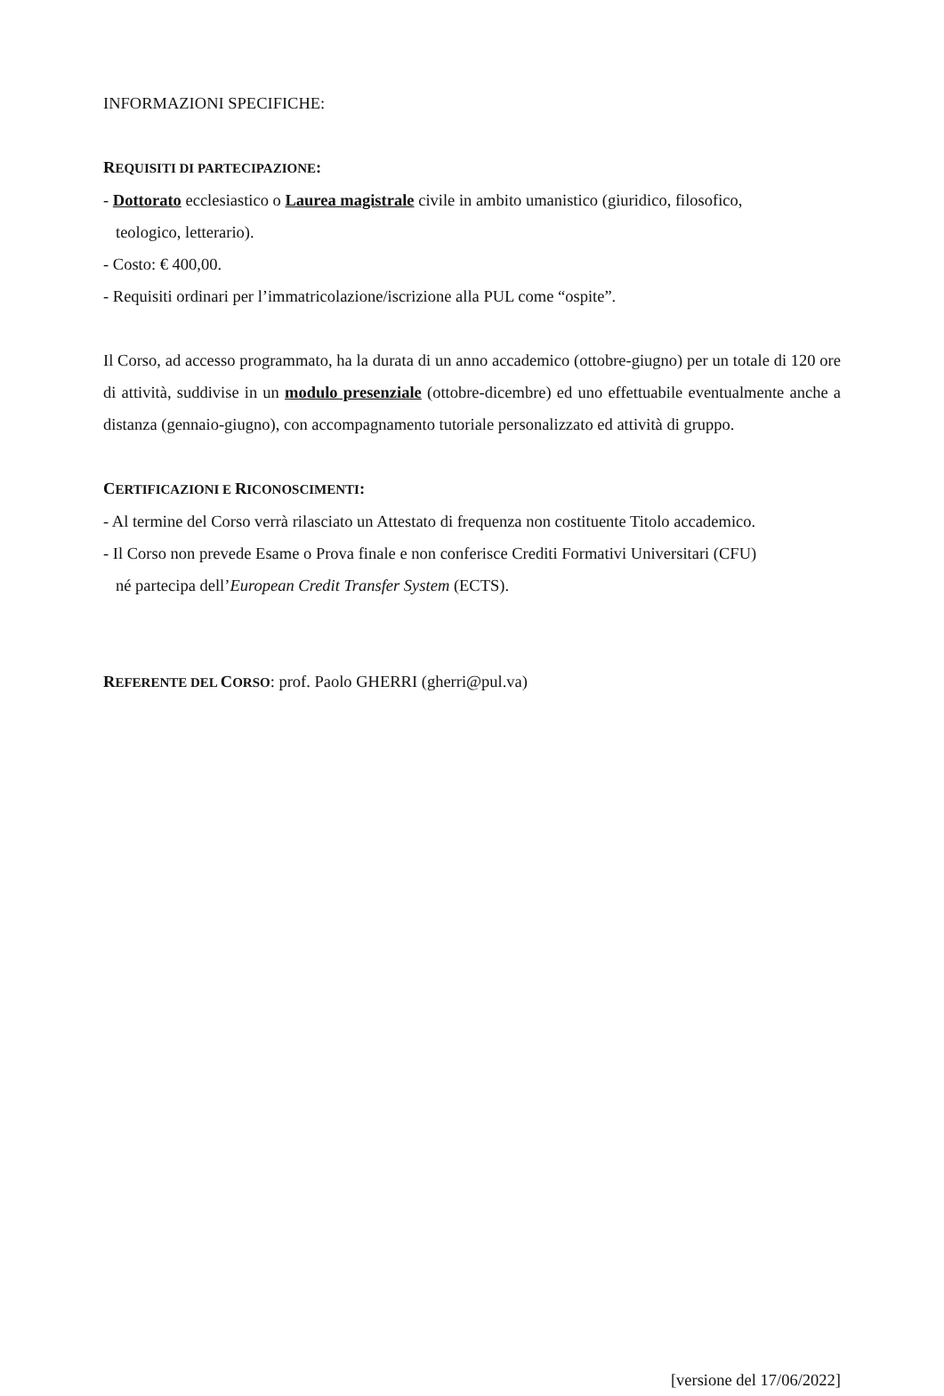INFORMAZIONI SPECIFICHE:
REQUISITI DI PARTECIPAZIONE:
- Dottorato ecclesiastico o Laurea magistrale civile in ambito umanistico (giuridico, filosofico,
teologico, letterario).
- Costo: € 400,00.
- Requisiti ordinari per l’immatricolazione/iscrizione alla PUL come “ospite”.
Il Corso, ad accesso programmato, ha la durata di un anno accademico (ottobre-giugno) per un totale di 120 ore di attività, suddivise in un modulo presenziale (ottobre-dicembre) ed uno effettuabile eventualmente anche a distanza (gennaio-giugno), con accompagnamento tutoriale personalizzato ed attività di gruppo.
CERTIFICAZIONI E RICONOSCIMENTI:
- Al termine del Corso verrà rilasciato un Attestato di frequenza non costituente Titolo accademico.
- Il Corso non prevede Esame o Prova finale e non conferisce Crediti Formativi Universitari (CFU)
né partecipa dell’European Credit Transfer System (ECTS).
REFERENTE DEL CORSO: prof. Paolo GHERRI (gherri@pul.va)
[versione del 17/06/2022]